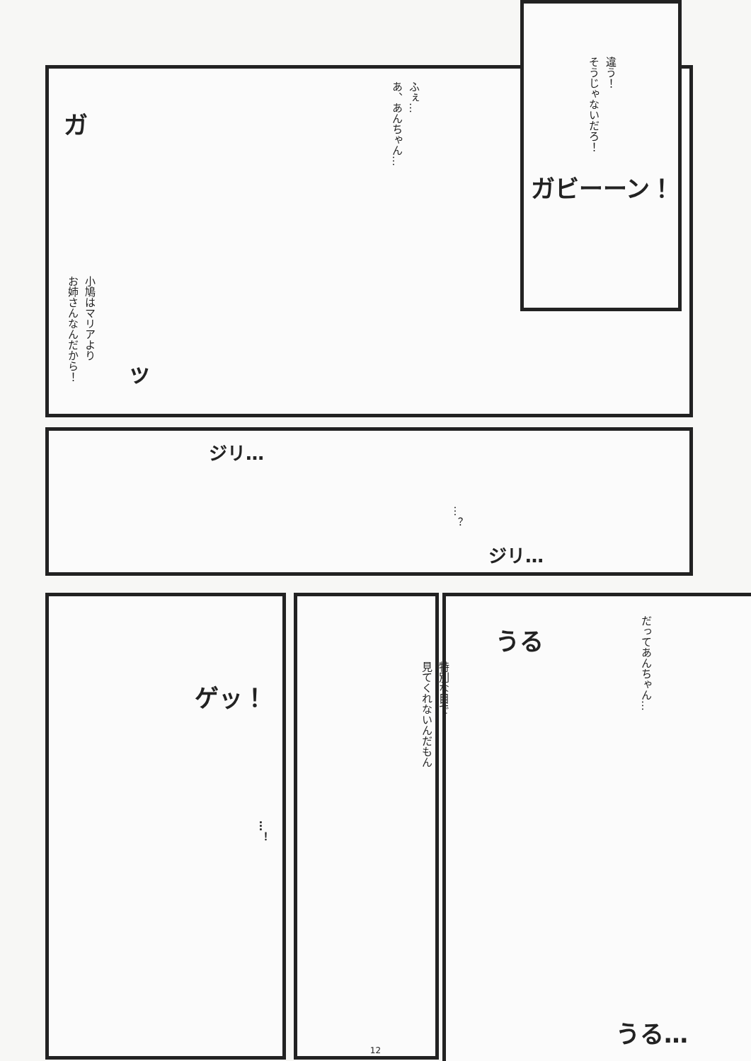違う！
そうじゃないだろ！
ガビーーン！
ふぇ…
あ、あんちゃん…
小鳩はマリアより
お姉さんなんだから！
ガ
ッ
ジリ…
…？
ジリ…
ゲッ！
…！
特別な目で
見てくれないんだもん
だってあんちゃん…
うる
うる…
12